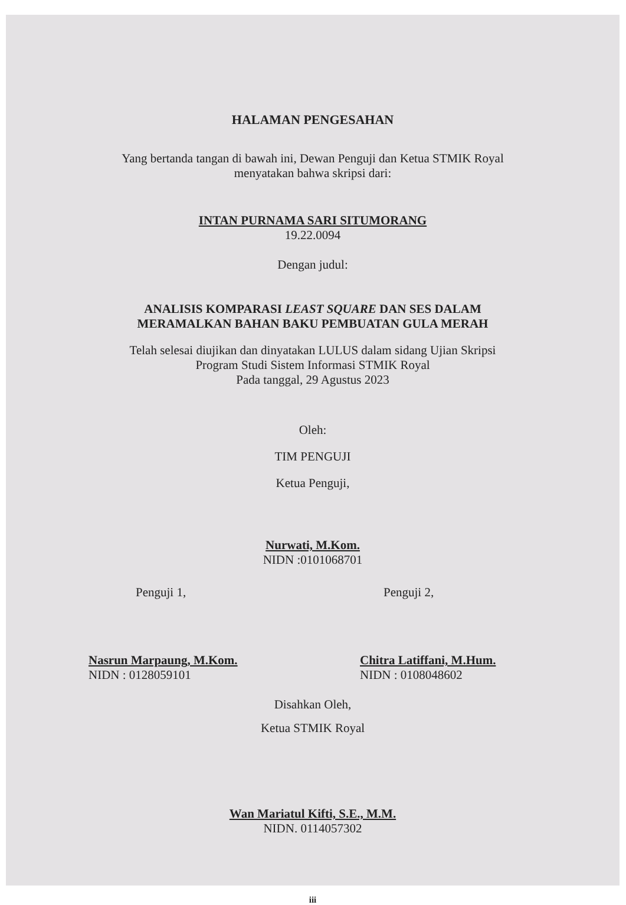HALAMAN PENGESAHAN
Yang bertanda tangan di bawah ini, Dewan Penguji dan Ketua STMIK Royal
menyatakan bahwa skripsi dari:
INTAN PURNAMA SARI SITUMORANG
19.22.0094
Dengan judul:
ANALISIS KOMPARASI LEAST SQUARE DAN SES DALAM
MERAMALKAN BAHAN BAKU PEMBUATAN GULA MERAH
Telah selesai diujikan dan dinyatakan LULUS dalam sidang Ujian Skripsi
Program Studi Sistem Informasi STMIK Royal
Pada tanggal, 29 Agustus 2023
Oleh:
TIM PENGUJI
Ketua Penguji,
Nurwati, M.Kom.
NIDN :0101068701
Penguji 1,
Nasrun Marpaung, M.Kom.
NIDN : 0128059101
Penguji 2,
Chitra Latiffani, M.Hum.
NIDN : 0108048602
Disahkan Oleh,
Ketua STMIK Royal
Wan Mariatul Kifti, S.E., M.M.
NIDN. 0114057302
iii